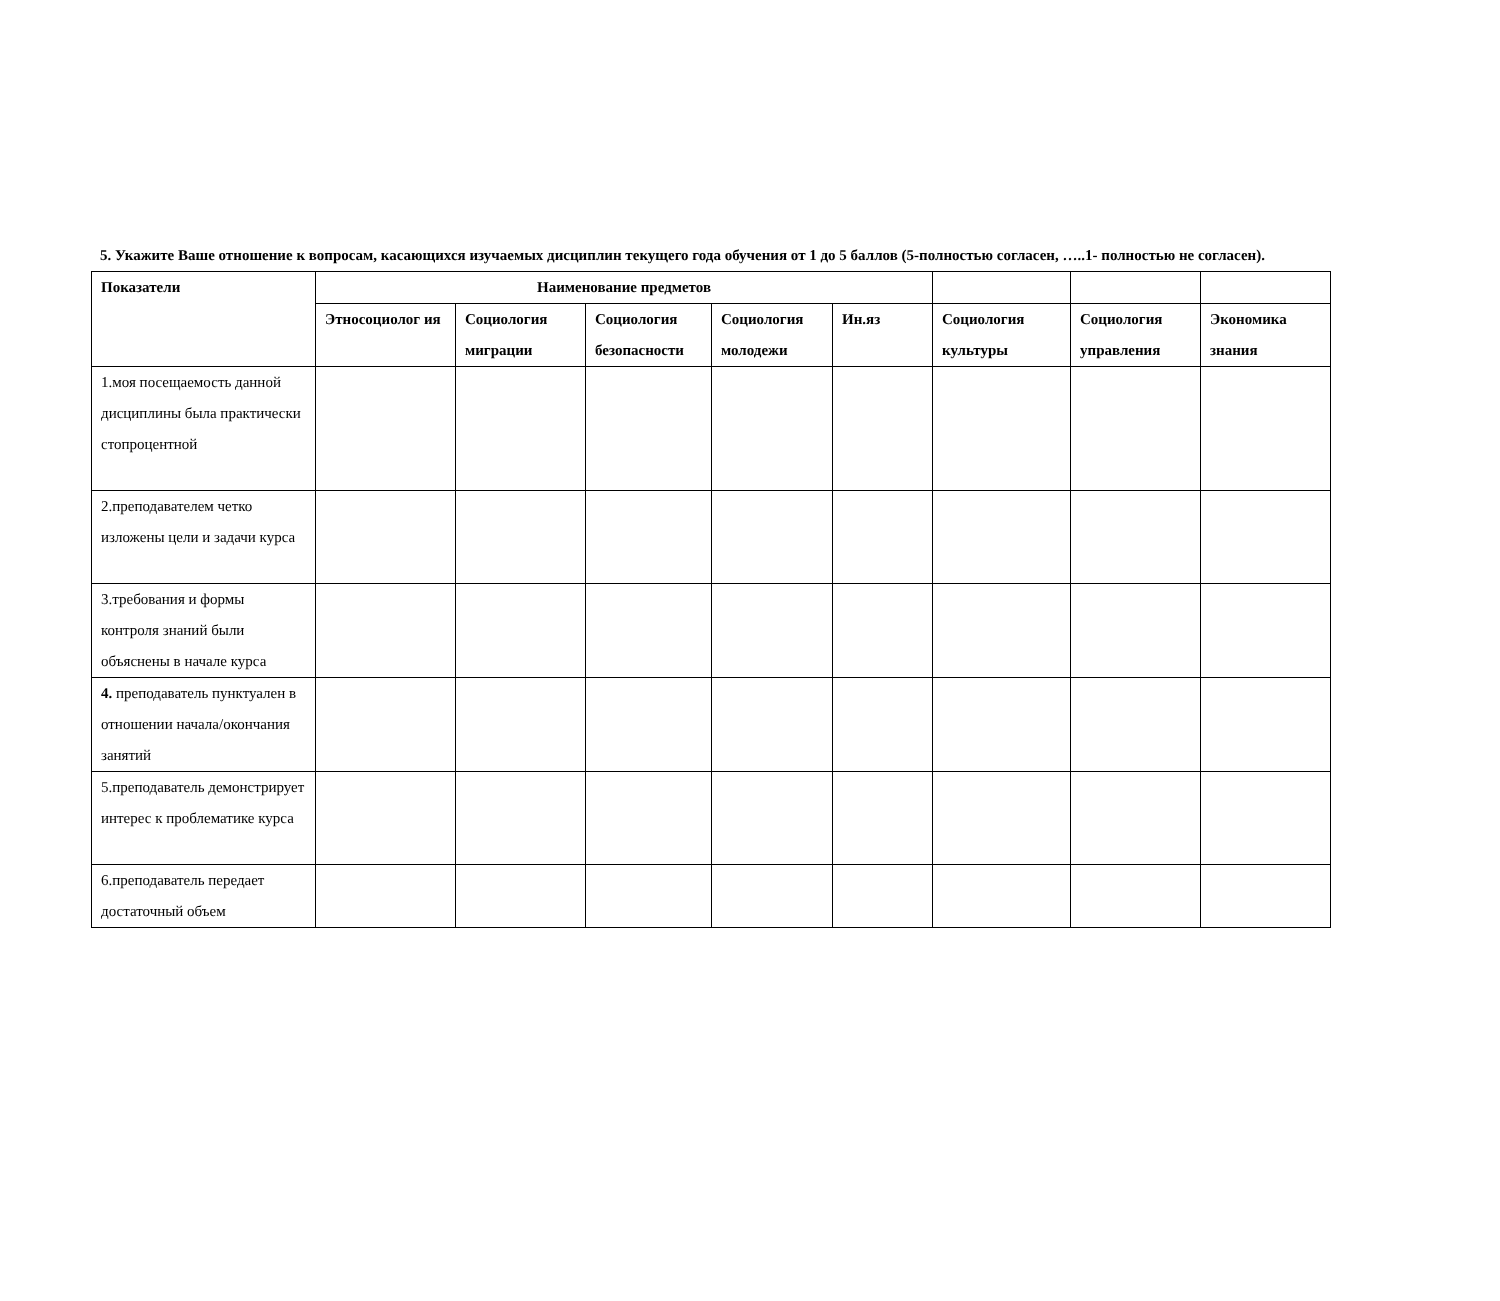5. Укажите Ваше отношение к вопросам, касающихся изучаемых дисциплин текущего года обучения от 1 до 5 баллов (5-полностью согласен, …..1- полностью не согласен).
| Показатели | Наименование предметов | | | | | | | |
| --- | --- | --- | --- | --- | --- | --- | --- | --- |
| | Этносоциолог ия | Социология миграции | Социология безопасности | Социология молодежи | Ин.яз | Социология культуры | Социология управления | Экономика знания |
| 1.моя посещаемость данной дисциплины была практически стопроцентной | | | | | | | | |
| 2.преподавателем четко изложены цели и задачи курса | | | | | | | | |
| 3.требования и формы контроля знаний были объяснены в начале курса | | | | | | | | |
| 4. преподаватель пунктуален в отношении начала/окончания занятий | | | | | | | | |
| 5.преподаватель демонстрирует интерес к проблематике курса | | | | | | | | |
| 6.преподаватель передает достаточный объем | | | | | | | | |